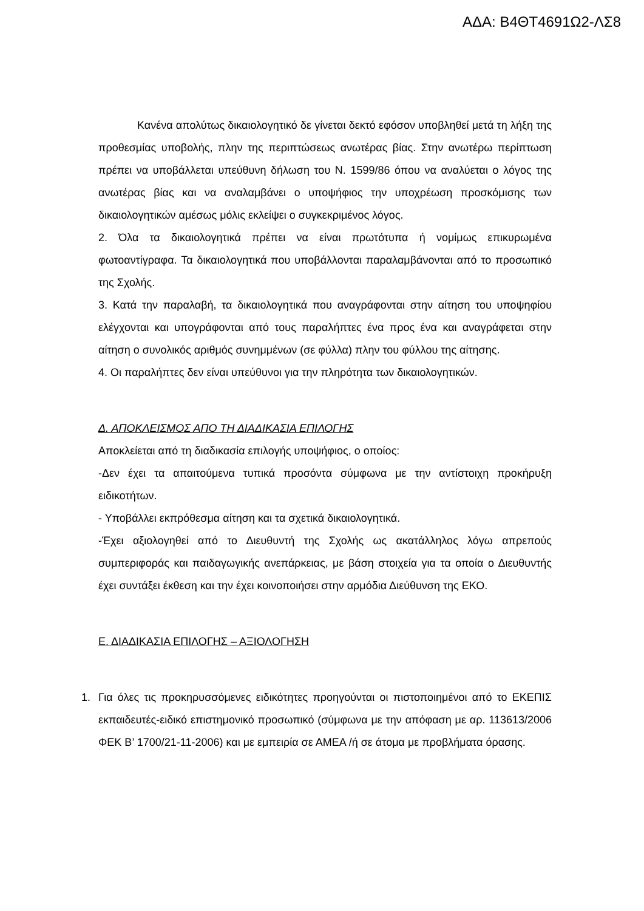ΑΔΑ: Β4ΘΤ4691Ω2-ΛΣ8
Κανένα απολύτως δικαιολογητικό δε γίνεται δεκτό εφόσον υποβληθεί μετά τη λήξη της προθεσμίας υποβολής, πλην της περιπτώσεως ανωτέρας βίας. Στην ανωτέρω περίπτωση πρέπει να υποβάλλεται υπεύθυνη δήλωση του Ν. 1599/86 όπου να αναλύεται ο λόγος της ανωτέρας βίας και να αναλαμβάνει ο υποψήφιος την υποχρέωση προσκόμισης των δικαιολογητικών αμέσως μόλις εκλείψει ο συγκεκριμένος λόγος.
2. Όλα τα δικαιολογητικά πρέπει να είναι πρωτότυπα ή νομίμως επικυρωμένα φωτοαντίγραφα. Τα δικαιολογητικά που υποβάλλονται παραλαμβάνονται από το προσωπικό της Σχολής.
3. Κατά την παραλαβή, τα δικαιολογητικά που αναγράφονται στην αίτηση του υποψηφίου ελέγχονται και υπογράφονται από τους παραλήπτες ένα προς ένα και αναγράφεται στην αίτηση ο συνολικός αριθμός συνημμένων (σε φύλλα) πλην του φύλλου της αίτησης.
4. Οι παραλήπτες δεν είναι υπεύθυνοι για την πληρότητα των δικαιολογητικών.
Δ. ΑΠΟΚΛΕΙΣΜΟΣ ΑΠΟ ΤΗ ΔΙΑΔΙΚΑΣΙΑ ΕΠΙΛΟΓΗΣ
Αποκλείεται από τη διαδικασία επιλογής υποψήφιος, ο οποίος:
-Δεν έχει τα απαιτούμενα τυπικά προσόντα σύμφωνα με την αντίστοιχη προκήρυξη ειδικοτήτων.
- Υποβάλλει εκπρόθεσμα αίτηση και τα σχετικά δικαιολογητικά.
-Έχει αξιολογηθεί από το Διευθυντή της Σχολής ως ακατάλληλος λόγω απρεπούς συμπεριφοράς και παιδαγωγικής ανεπάρκειας, με βάση στοιχεία για τα οποία ο Διευθυντής έχει συντάξει έκθεση και την έχει κοινοποιήσει στην αρμόδια Διεύθυνση της ΕΚΟ.
Ε. ΔΙΑΔΙΚΑΣΙΑ ΕΠΙΛΟΓΗΣ – ΑΞΙΟΛΟΓΗΣΗ
1. Για όλες τις προκηρυσσόμενες ειδικότητες προηγούνται οι πιστοποιημένοι από το ΕΚΕΠΙΣ εκπαιδευτές-ειδικό επιστημονικό προσωπικό (σύμφωνα με την απόφαση με αρ. 113613/2006 ΦΕΚ Β’ 1700/21-11-2006) και με εμπειρία σε ΑΜΕΑ /ή σε άτομα με προβλήματα όρασης.